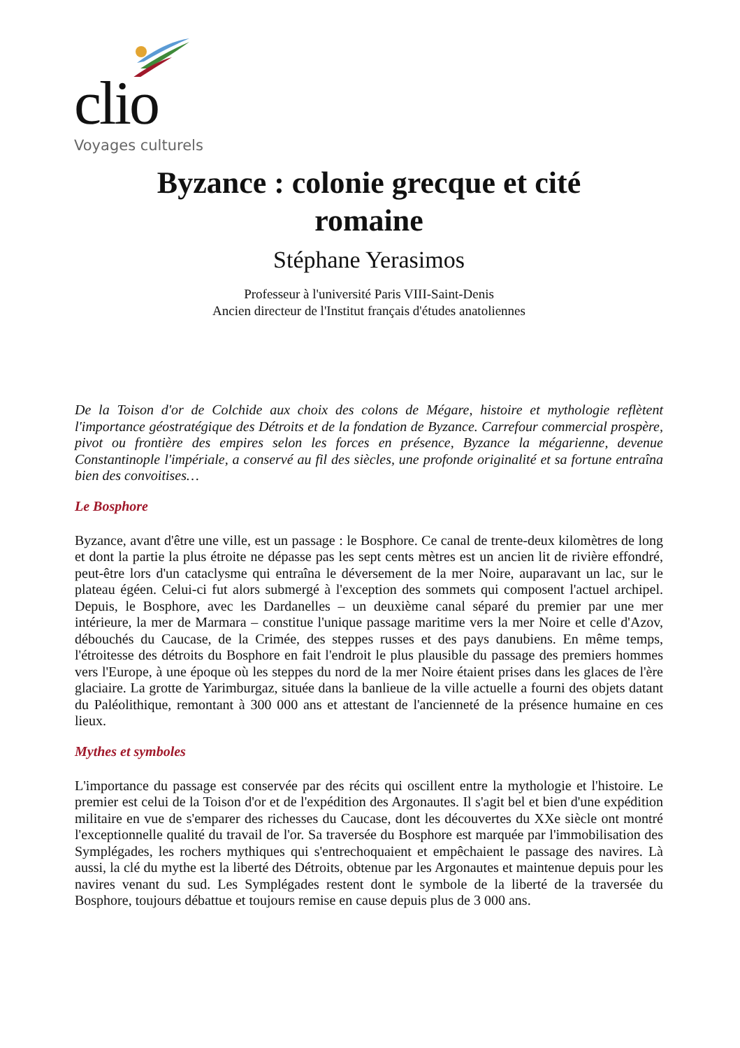clio
Voyages culturels
Byzance : colonie grecque et cité
romaine
Stéphane Yerasimos
Professeur à l'université Paris VIII-Saint-Denis
Ancien directeur de l'Institut français d'études anatoliennes
De la Toison d'or de Colchide aux choix des colons de Mégare, histoire et mythologie reflètent l'importance géostratégique des Détroits et de la fondation de Byzance. Carrefour commercial prospère, pivot ou frontière des empires selon les forces en présence, Byzance la mégarienne, devenue Constantinople l'impériale, a conservé au fil des siècles, une profonde originalité et sa fortune entraîna bien des convoitises…
Le Bosphore
Byzance, avant d'être une ville, est un passage : le Bosphore. Ce canal de trente-deux kilomètres de long et dont la partie la plus étroite ne dépasse pas les sept cents mètres est un ancien lit de rivière effondré, peut-être lors d'un cataclysme qui entraîna le déversement de la mer Noire, auparavant un lac, sur le plateau égéen. Celui-ci fut alors submergé à l'exception des sommets qui composent l'actuel archipel. Depuis, le Bosphore, avec les Dardanelles – un deuxième canal séparé du premier par une mer intérieure, la mer de Marmara – constitue l'unique passage maritime vers la mer Noire et celle d'Azov, débouchés du Caucase, de la Crimée, des steppes russes et des pays danubiens. En même temps, l'étroitesse des détroits du Bosphore en fait l'endroit le plus plausible du passage des premiers hommes vers l'Europe, à une époque où les steppes du nord de la mer Noire étaient prises dans les glaces de l'ère glaciaire. La grotte de Yarimburgaz, située dans la banlieue de la ville actuelle a fourni des objets datant du Paléolithique, remontant à 300 000 ans et attestant de l'ancienneté de la présence humaine en ces lieux.
Mythes et symboles
L'importance du passage est conservée par des récits qui oscillent entre la mythologie et l'histoire. Le premier est celui de la Toison d'or et de l'expédition des Argonautes. Il s'agit bel et bien d'une expédition militaire en vue de s'emparer des richesses du Caucase, dont les découvertes du XXe siècle ont montré l'exceptionnelle qualité du travail de l'or. Sa traversée du Bosphore est marquée par l'immobilisation des Symplégades, les rochers mythiques qui s'entrechoquaient et empêchaient le passage des navires. Là aussi, la clé du mythe est la liberté des Détroits, obtenue par les Argonautes et maintenue depuis pour les navires venant du sud. Les Symplégades restent dont le symbole de la liberté de la traversée du Bosphore, toujours débattue et toujours remise en cause depuis plus de 3 000 ans.